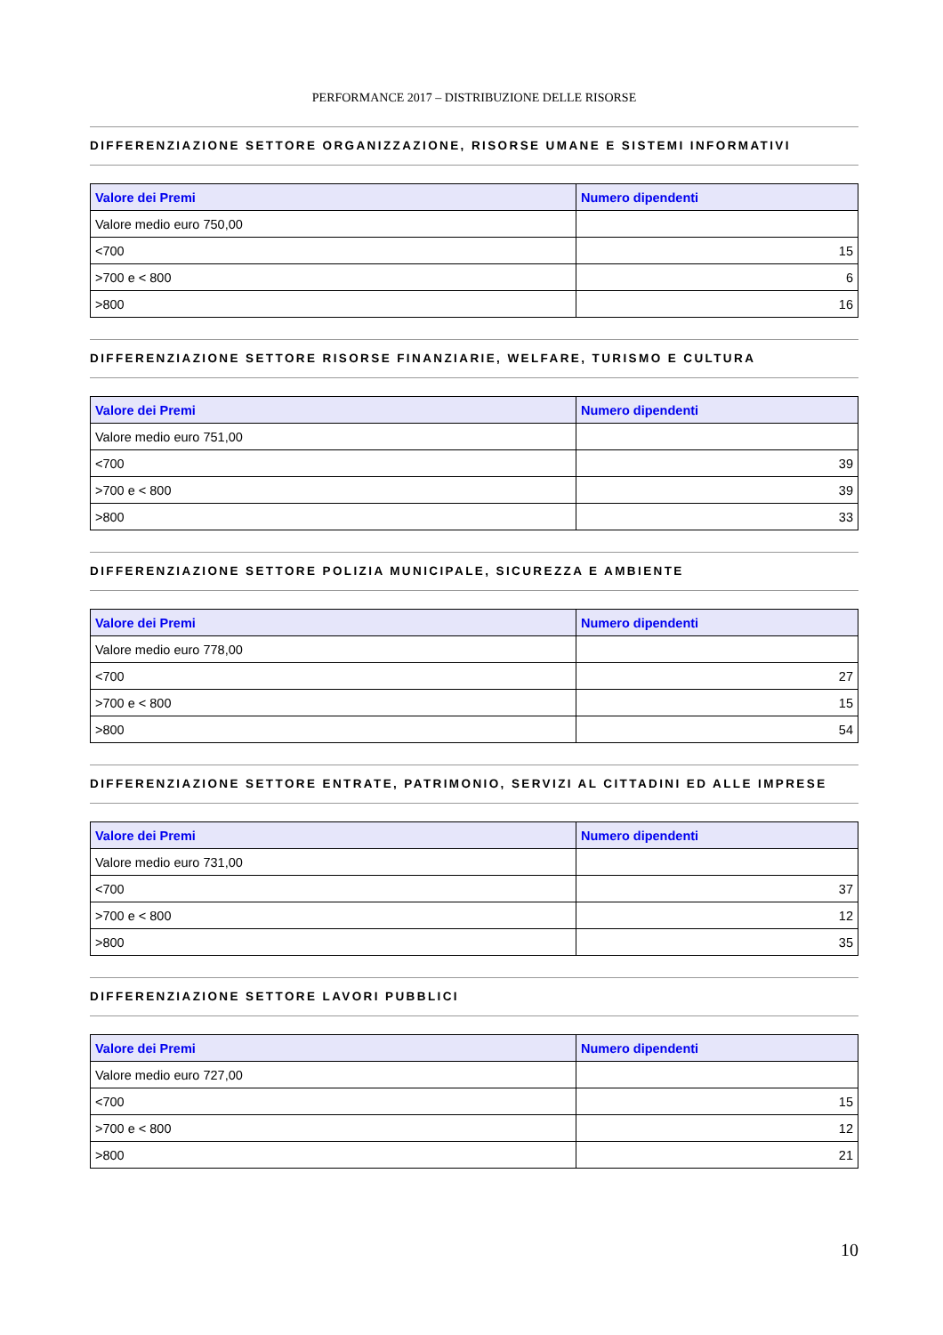PERFORMANCE 2017 – DISTRIBUZIONE DELLE RISORSE
DIFFERENZIAZIONE SETTORE ORGANIZZAZIONE, RISORSE UMANE E SISTEMI INFORMATIVI
| Valore dei Premi | Numero dipendenti |
| --- | --- |
| Valore medio euro 750,00 | |
| <700 | 15 |
| >700 e < 800 | 6 |
| >800 | 16 |
DIFFERENZIAZIONE SETTORE RISORSE FINANZIARIE, WELFARE, TURISMO E CULTURA
| Valore dei Premi | Numero dipendenti |
| --- | --- |
| Valore medio euro 751,00 | |
| <700 | 39 |
| >700 e < 800 | 39 |
| >800 | 33 |
DIFFERENZIAZIONE SETTORE POLIZIA MUNICIPALE, SICUREZZA E AMBIENTE
| Valore dei Premi | Numero dipendenti |
| --- | --- |
| Valore medio euro 778,00 | |
| <700 | 27 |
| >700 e < 800 | 15 |
| >800 | 54 |
DIFFERENZIAZIONE SETTORE ENTRATE, PATRIMONIO, SERVIZI AL CITTADINI ED ALLE IMPRESE
| Valore dei Premi | Numero dipendenti |
| --- | --- |
| Valore medio euro 731,00 | |
| <700 | 37 |
| >700 e < 800 | 12 |
| >800 | 35 |
DIFFERENZIAZIONE SETTORE LAVORI PUBBLICI
| Valore dei Premi | Numero dipendenti |
| --- | --- |
| Valore medio euro 727,00 | |
| <700 | 15 |
| >700 e < 800 | 12 |
| >800 | 21 |
10